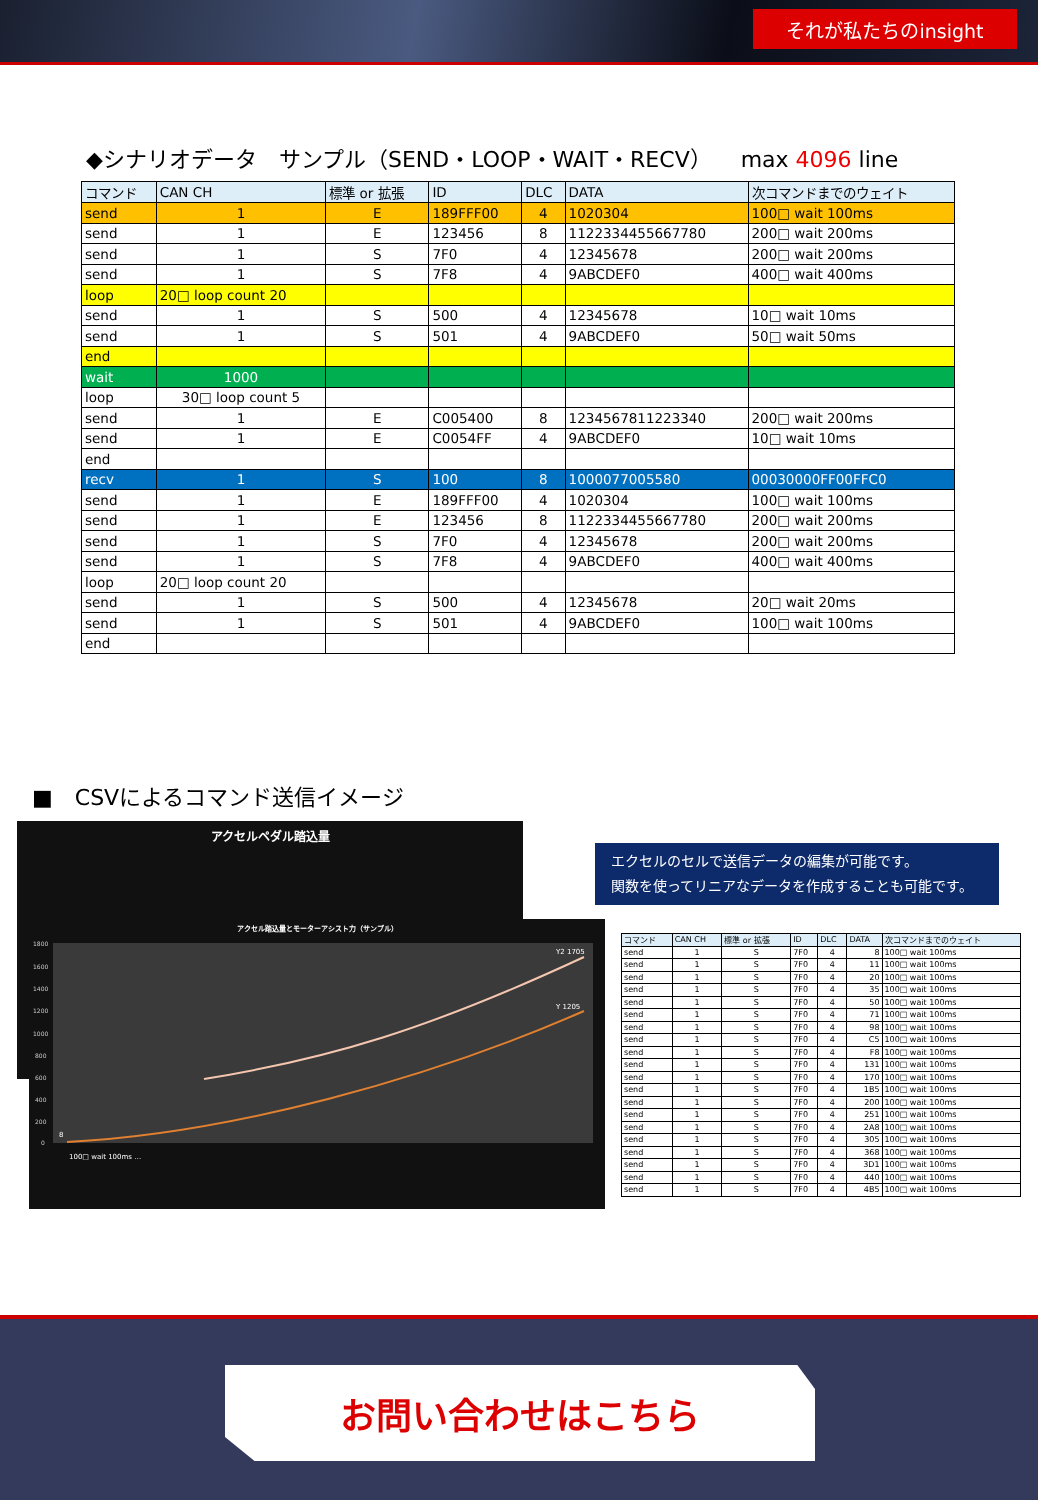それが私たちのinsight
◆シナリオデータ　サンプル（SEND・LOOP・WAIT・RECV）　 max 4096 line
| コマンド | CAN CH | 標準 or 拡張 | ID | DLC | DATA | 次コマンドまでのウェイト |
| --- | --- | --- | --- | --- | --- | --- |
| send | 1 | E | 189FFF00 | 4 | 1020304 | 100□ wait 100ms |
| send | 1 | E | 123456 | 8 | 1122334455667780 | 200□ wait 200ms |
| send | 1 | S | 7F0 | 4 | 12345678 | 200□ wait 200ms |
| send | 1 | S | 7F8 | 4 | 9ABCDEF0 | 400□ wait 400ms |
| loop | 20□ loop count 20 | | | | | |
| send | 1 | S | 500 | 4 | 12345678 | 10□ wait 10ms |
| send | 1 | S | 501 | 4 | 9ABCDEF0 | 50□ wait 50ms |
| end | | | | | | |
| wait | 1000 | | | | | |
| loop | 30□ loop count 5 | | | | | |
| send | 1 | E | C005400 | 8 | 1234567811223340 | 200□ wait 200ms |
| send | 1 | E | C0054FF | 4 | 9ABCDEF0 | 10□ wait 10ms |
| end | | | | | | |
| recv | 1 | S | 100 | 8 | 1000077005580 | 00030000FF00FFC0 |
| send | 1 | E | 189FFF00 | 4 | 1020304 | 100□ wait 100ms |
| send | 1 | E | 123456 | 8 | 1122334455667780 | 200□ wait 200ms |
| send | 1 | S | 7F0 | 4 | 12345678 | 200□ wait 200ms |
| send | 1 | S | 7F8 | 4 | 9ABCDEF0 | 400□ wait 400ms |
| loop | 20□ loop count 20 | | | | | |
| send | 1 | S | 500 | 4 | 12345678 | 20□ wait 20ms |
| send | 1 | S | 501 | 4 | 9ABCDEF0 | 100□ wait 100ms |
| end | | | | | | |
■　CSVによるコマンド送信イメージ
アクセルペダル踏込量
アクセル踏込量とモーターアシスト力（サンプル）
1800
1600
1400
1200
1000
800
600
400
200
0
Y2 1705
Y 1205
8
100□ wait 100ms …
エクセルのセルで送信データの編集が可能です。
関数を使ってリニアなデータを作成することも可能です。
| コマンド | CAN CH | 標準 or 拡張 | ID | DLC | DATA | 次コマンドまでのウェイト |
| --- | --- | --- | --- | --- | --- | --- |
| send | 1 | S | 7F0 | 4 | 8 | 100□ wait 100ms |
| send | 1 | S | 7F0 | 4 | 11 | 100□ wait 100ms |
| send | 1 | S | 7F0 | 4 | 20 | 100□ wait 100ms |
| send | 1 | S | 7F0 | 4 | 35 | 100□ wait 100ms |
| send | 1 | S | 7F0 | 4 | 50 | 100□ wait 100ms |
| send | 1 | S | 7F0 | 4 | 71 | 100□ wait 100ms |
| send | 1 | S | 7F0 | 4 | 98 | 100□ wait 100ms |
| send | 1 | S | 7F0 | 4 | C5 | 100□ wait 100ms |
| send | 1 | S | 7F0 | 4 | F8 | 100□ wait 100ms |
| send | 1 | S | 7F0 | 4 | 131 | 100□ wait 100ms |
| send | 1 | S | 7F0 | 4 | 170 | 100□ wait 100ms |
| send | 1 | S | 7F0 | 4 | 1B5 | 100□ wait 100ms |
| send | 1 | S | 7F0 | 4 | 200 | 100□ wait 100ms |
| send | 1 | S | 7F0 | 4 | 251 | 100□ wait 100ms |
| send | 1 | S | 7F0 | 4 | 2A8 | 100□ wait 100ms |
| send | 1 | S | 7F0 | 4 | 305 | 100□ wait 100ms |
| send | 1 | S | 7F0 | 4 | 368 | 100□ wait 100ms |
| send | 1 | S | 7F0 | 4 | 3D1 | 100□ wait 100ms |
| send | 1 | S | 7F0 | 4 | 440 | 100□ wait 100ms |
| send | 1 | S | 7F0 | 4 | 4B5 | 100□ wait 100ms |
お問い合わせはこちら